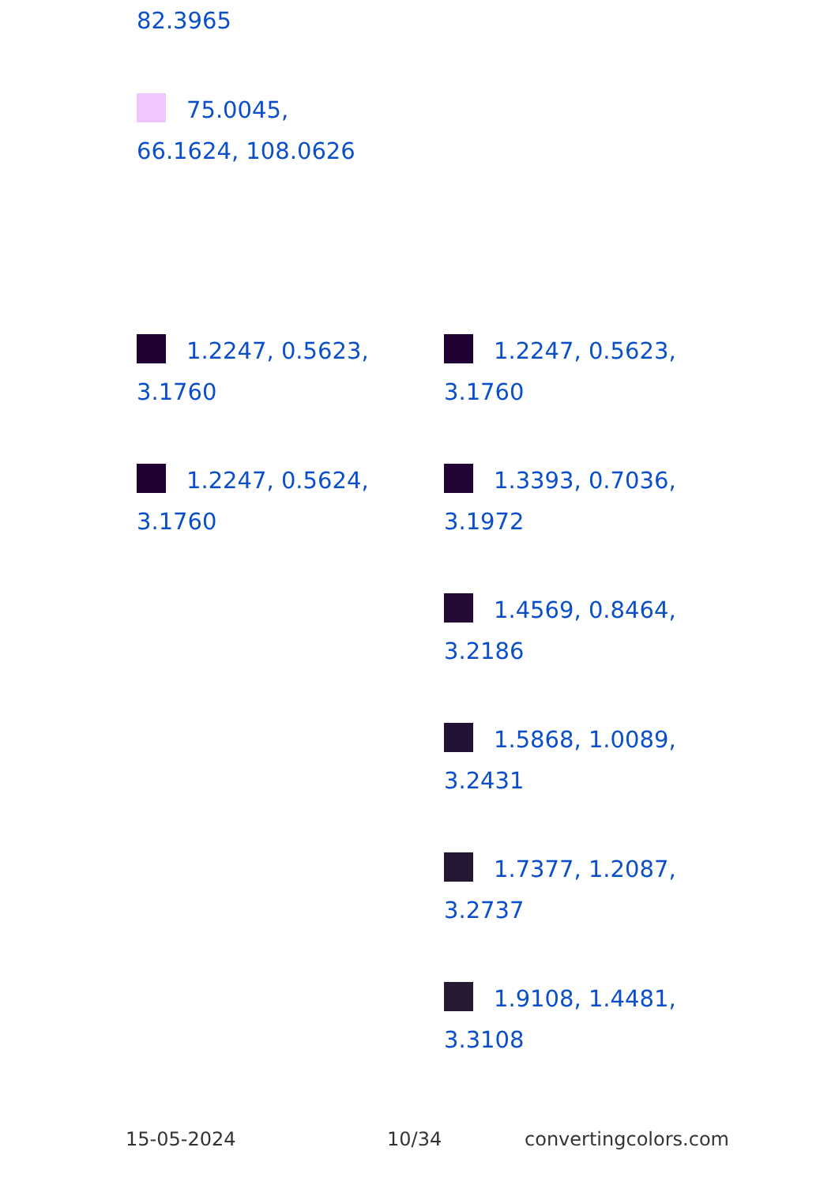82.3965
75.0045, 66.1624, 108.0626
1.2247, 0.5623, 3.1760
1.2247, 0.5624, 3.1760
1.2247, 0.5623, 3.1760
1.3393, 0.7036, 3.1972
1.4569, 0.8464, 3.2186
1.5868, 1.0089, 3.2431
1.7377, 1.2087, 3.2737
1.9108, 1.4481, 3.3108
15-05-2024 10/34 convertingcolors.com